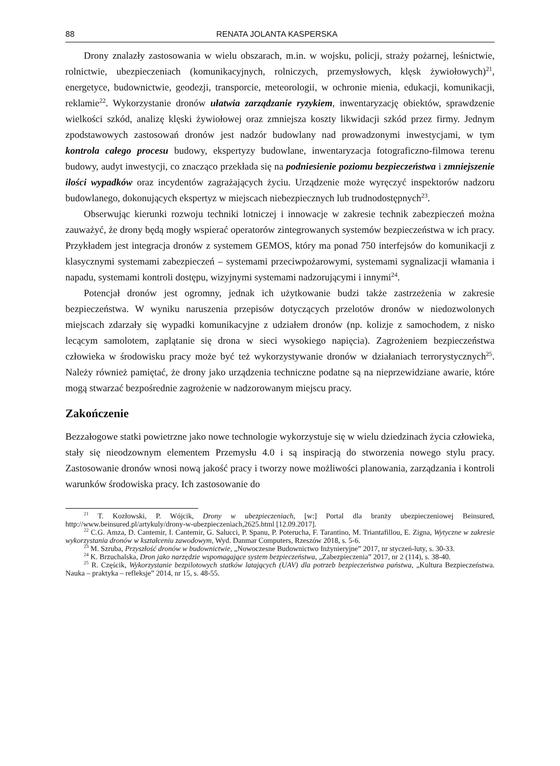88 RENATA JOLANTA KASPERSKA
Drony znalazły zastosowania w wielu obszarach, m.in. w wojsku, policji, straży pożarnej, leśnictwie, rolnictwie, ubezpieczeniach (komunikacyjnych, rolniczych, przemysłowych, klęsk żywiołowych)<sup>21</sup>, energetyce, budownictwie, geodezji, transporcie, meteorologii, w ochronie mienia, edukacji, komunikacji, reklamie<sup>22</sup>. Wykorzystanie dronów ułatwia zarządzanie ryzykiem, inwentaryzację obiektów, sprawdzenie wielkości szkód, analizę klęski żywiołowej oraz zmniejsza koszty likwidacji szkód przez firmy. Jednym zpodstawowych zastosowań dronów jest nadzór budowlany nad prowadzonymi inwestycjami, w tym kontrola całego procesu budowy, ekspertyzy budowlane, inwentaryzacja fotograficzno-filmowa terenu budowy, audyt inwestycji, co znacząco przekłada się na podniesienie poziomu bezpieczeństwa i zmniejszenie ilości wypadków oraz incydentów zagrażających życiu. Urządzenie może wyręczyć inspektorów nadzoru budowlanego, dokonujących ekspertyz w miejscach niebezpiecznych lub trudnodostępnych<sup>23</sup>.
Obserwując kierunki rozwoju techniki lotniczej i innowacje w zakresie technik zabezpieczeń można zauważyć, że drony będą mogły wspierać operatorów zintegrowanych systemów bezpieczeństwa w ich pracy. Przykładem jest integracja dronów z systemem GEMOS, który ma ponad 750 interfejsów do komunikacji z klasycznymi systemami zabezpieczeń – systemami przeciwpożarowymi, systemami sygnalizacji włamania i napadu, systemami kontroli dostępu, wizyjnymi systemami nadzorującymi i innymi<sup>24</sup>.
Potencjał dronów jest ogromny, jednak ich użytkowanie budzi także zastrzeżenia w zakresie bezpieczeństwa. W wyniku naruszenia przepisów dotyczących przelotów dronów w niedozwolonych miejscach zdarzały się wypadki komunikacyjne z udziałem dronów (np. kolizje z samochodem, z nisko lecącym samolotem, zaplątanie się drona w sieci wysokiego napięcia). Zagrożeniem bezpieczeństwa człowieka w środowisku pracy może być też wykorzystywanie dronów w działaniach terrorystycznych<sup>25</sup>. Należy również pamiętać, że drony jako urządzenia techniczne podatne są na nieprzewidziane awarie, które mogą stwarzać bezpośrednie zagrożenie w nadzorowanym miejscu pracy.
Zakończenie
Bezzałogowe statki powietrzne jako nowe technologie wykorzystuje się w wielu dziedzinach życia człowieka, stały się nieodzownym elementem Przemysłu 4.0 i są inspiracją do stworzenia nowego stylu pracy. Zastosowanie dronów wnosi nową jakość pracy i tworzy nowe możliwości planowania, zarządzania i kontroli warunków środowiska pracy. Ich zastosowanie do
<sup>21</sup> T. Kozłowski, P. Wójcik, Drony w ubezpieczeniach, [w:] Portal dla branży ubezpieczeniowej Beinsured, http://www.beinsured.pl/artykuly/drony-w-ubezpieczeniach,2625.html [12.09.2017].
<sup>22</sup> C.G. Amza, D. Cantemir, I. Cantemir, G. Salucci, P. Spanu, P. Poterucha, F. Tarantino, M. Triantafillou, E. Zigna, Wytyczne w zakresie wykorzystania dronów w kształceniu zawodowym, Wyd. Danmar Computers, Rzeszów 2018, s. 5-6.
<sup>23</sup> M. Szruba, Przyszłość dronów w budownictwie, „Nowoczesne Budownictwo Inżynieryjne” 2017, nr styczeń-luty, s. 30-33.
<sup>24</sup> K. Brzuchalska, Dron jako narzędzie wspomagające system bezpieczeństwa, „Zabezpieczenia” 2017, nr 2 (114), s. 38-40.
<sup>25</sup> R. Częścik, Wykorzystanie bezpilotowych statków latających (UAV) dla potrzeb bezpieczeństwa państwa, „Kultura Bezpieczeństwa. Nauka – praktyka – refleksje” 2014, nr 15, s. 48-55.